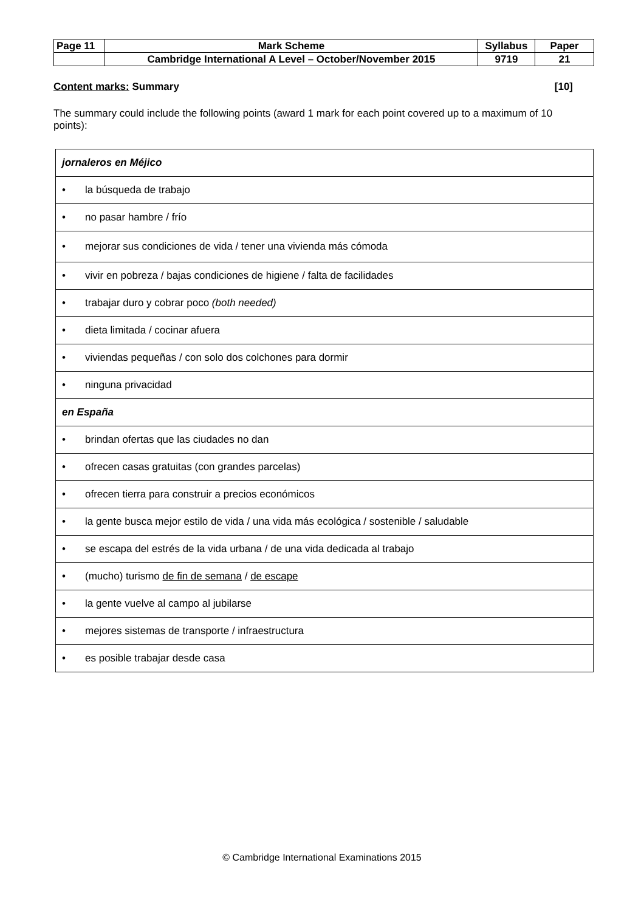| Page 11 | Mark Scheme | Syllabus | Paper |
| | Cambridge International A Level – October/November 2015 | 9719 | 21 |
Content marks: Summary [10]
The summary could include the following points (award 1 mark for each point covered up to a maximum of 10 points):
| jornaleros en Méjico |
| • la búsqueda de trabajo |
| • no pasar hambre / frío |
| • mejorar sus condiciones de vida / tener una vivienda más cómoda |
| • vivir en pobreza / bajas condiciones de higiene / falta de facilidades |
| • trabajar duro y cobrar poco (both needed) |
| • dieta limitada / cocinar afuera |
| • viviendas pequeñas / con solo dos colchones para dormir |
| • ninguna privacidad |
| en España |
| • brindan ofertas que las ciudades no dan |
| • ofrecen casas gratuitas (con grandes parcelas) |
| • ofrecen tierra para construir a precios económicos |
| • la gente busca mejor estilo de vida / una vida más ecológica / sostenible / saludable |
| • se escapa del estrés de la vida urbana / de una vida dedicada al trabajo |
| • (mucho) turismo de fin de semana / de escape |
| • la gente vuelve al campo al jubilarse |
| • mejores sistemas de transporte / infraestructura |
| • es posible trabajar desde casa |
© Cambridge International Examinations 2015